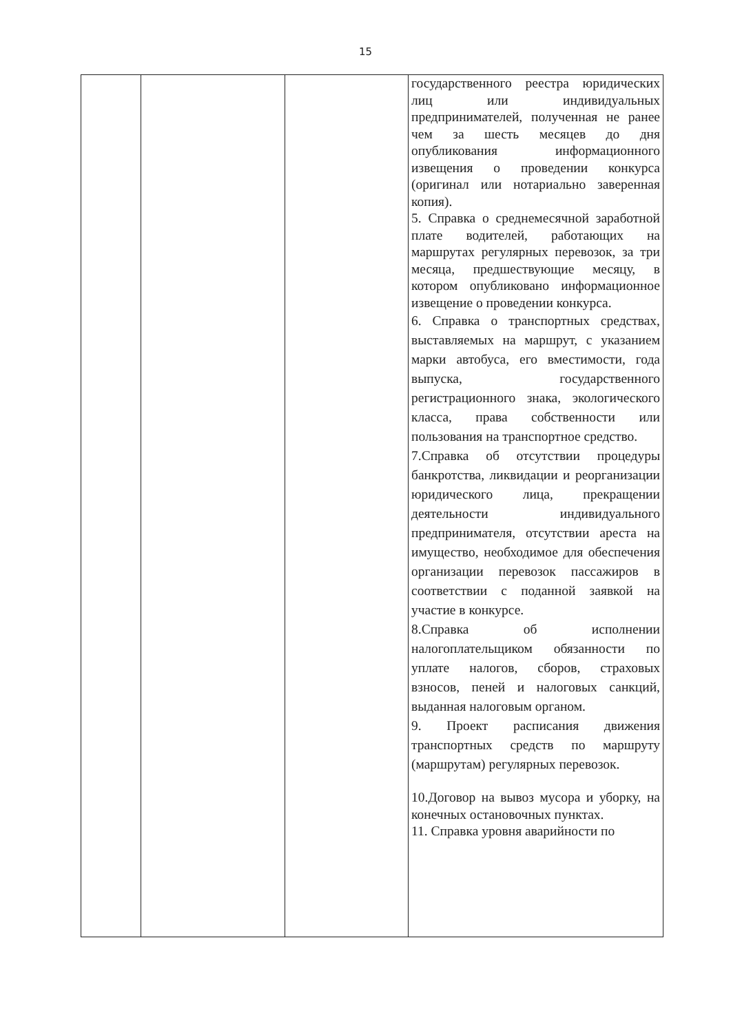15
| | | | государственного реестра юридических лиц или индивидуальных предпринимателей, полученная не ранее чем за шесть месяцев до дня опубликования информационного извещения о проведении конкурса (оригинал или нотариально заверенная копия). 5. Справка о среднемесячной заработной плате водителей, работающих на маршрутах регулярных перевозок, за три месяца, предшествующие месяцу, в котором опубликовано информационное извещение о проведении конкурса. 6. Справка о транспортных средствах, выставляемых на маршрут, с указанием марки автобуса, его вместимости, года выпуска, государственного регистрационного знака, экологического класса, права собственности или пользования на транспортное средство. 7.Справка об отсутствии процедуры банкротства, ликвидации и реорганизации юридического лица, прекращении деятельности индивидуального предпринимателя, отсутствии ареста на имущество, необходимое для обеспечения организации перевозок пассажиров в соответствии с поданной заявкой на участие в конкурсе. 8.Справка об исполнении налогоплательщиком обязанности по уплате налогов, сборов, страховых взносов, пеней и налоговых санкций, выданная налоговым органом. 9. Проект расписания движения транспортных средств по маршруту (маршрутам) регулярных перевозок. 10.Договор на вывоз мусора и уборку, на конечных остановочных пунктах. 11. Справка уровня аварийности по |